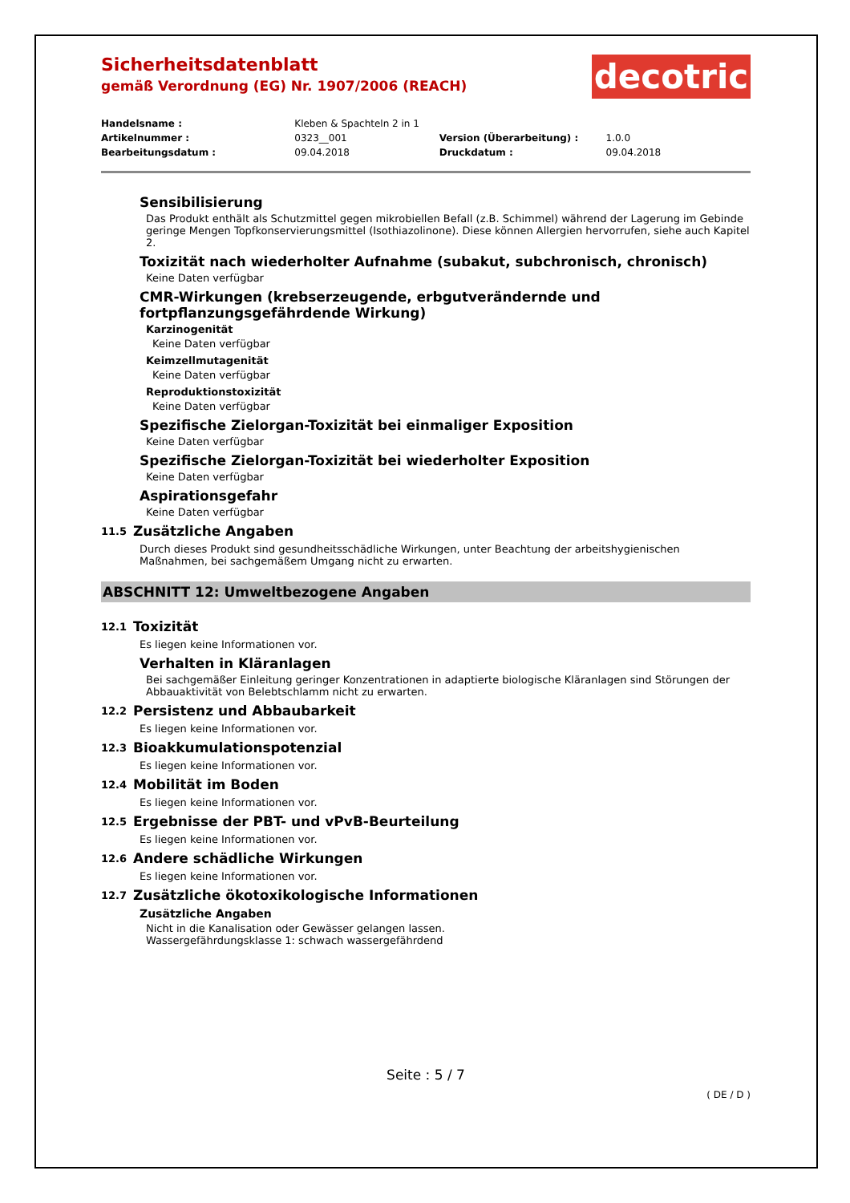Sicherheitsdatenblatt
gemäß Verordnung (EG) Nr. 1907/2006 (REACH)
decotric
| Handelsname : | Kleben & Spachteln 2 in 1 | | |
| Artikelnummer : | 0323__001 | Version (Überarbeitung) : | 1.0.0 |
| Bearbeitungsdatum : | 09.04.2018 | Druckdatum : | 09.04.2018 |
Sensibilisierung
Das Produkt enthält als Schutzmittel gegen mikrobiellen Befall (z.B. Schimmel) während der Lagerung im Gebinde geringe Mengen Topfkonservierungsmittel (Isothiazolinone). Diese können Allergien hervorrufen, siehe auch Kapitel 2.
Toxizität nach wiederholter Aufnahme (subakut, subchronisch, chronisch)
Keine Daten verfügbar
CMR-Wirkungen (krebserzeugende, erbgutverändernde und fortpflanzungsgefährdende Wirkung)
Karzinogenität
Keine Daten verfügbar
Keimzellmutagenität
Keine Daten verfügbar
Reproduktionstoxizität
Keine Daten verfügbar
Spezifische Zielorgan-Toxizität bei einmaliger Exposition
Keine Daten verfügbar
Spezifische Zielorgan-Toxizität bei wiederholter Exposition
Keine Daten verfügbar
Aspirationsgefahr
Keine Daten verfügbar
11.5 Zusätzliche Angaben
Durch dieses Produkt sind gesundheitsschädliche Wirkungen, unter Beachtung der arbeitshygienischen Maßnahmen, bei sachgemäßem Umgang nicht zu erwarten.
ABSCHNITT 12: Umweltbezogene Angaben
12.1 Toxizität
Es liegen keine Informationen vor.
Verhalten in Kläranlagen
Bei sachgemäßer Einleitung geringer Konzentrationen in adaptierte biologische Kläranlagen sind Störungen der Abbauaktivität von Belebtschlamm nicht zu erwarten.
12.2 Persistenz und Abbaubarkeit
Es liegen keine Informationen vor.
12.3 Bioakkumulationspotenzial
Es liegen keine Informationen vor.
12.4 Mobilität im Boden
Es liegen keine Informationen vor.
12.5 Ergebnisse der PBT- und vPvB-Beurteilung
Es liegen keine Informationen vor.
12.6 Andere schädliche Wirkungen
Es liegen keine Informationen vor.
12.7 Zusätzliche ökotoxikologische Informationen
Zusätzliche Angaben
Nicht in die Kanalisation oder Gewässer gelangen lassen.
Wassergefährdungsklasse 1: schwach wassergefährdend
Seite : 5 / 7
( DE / D )